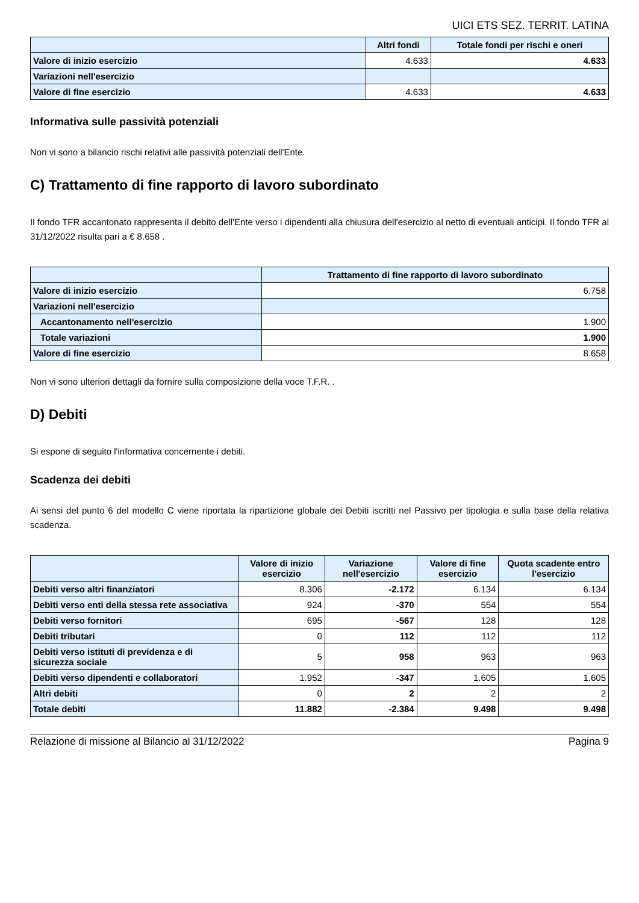UICI ETS SEZ. TERRIT. LATINA
| | Altri fondi | Totale fondi per rischi e oneri |
| --- | --- | --- |
| Valore di inizio esercizio | 4.633 | 4.633 |
| Variazioni nell'esercizio | | |
| Valore di fine esercizio | 4.633 | 4.633 |
Informativa sulle passività potenziali
Non vi sono a bilancio rischi relativi alle passività potenziali dell'Ente.
C) Trattamento di fine rapporto di lavoro subordinato
Il fondo TFR accantonato rappresenta il debito dell'Ente verso i dipendenti alla chiusura dell'esercizio al netto di eventuali anticipi. Il fondo TFR al 31/12/2022 risulta pari a € 8.658 .
| | Trattamento di fine rapporto di lavoro subordinato |
| --- | --- |
| Valore di inizio esercizio | 6.758 |
| Variazioni nell'esercizio | |
| Accantonamento nell'esercizio | 1.900 |
| Totale variazioni | 1.900 |
| Valore di fine esercizio | 8.658 |
Non vi sono ulteriori dettagli da fornire sulla composizione della voce T.F.R. .
D) Debiti
Si espone di seguito l'informativa concernente i debiti.
Scadenza dei debiti
Ai sensi del punto 6 del modello C viene riportata la ripartizione globale dei Debiti iscritti nel Passivo per tipologia e sulla base della relativa scadenza.
| | Valore di inizio esercizio | Variazione nell'esercizio | Valore di fine esercizio | Quota scadente entro l'esercizio |
| --- | --- | --- | --- | --- |
| Debiti verso altri finanziatori | 8.306 | -2.172 | 6.134 | 6.134 |
| Debiti verso enti della stessa rete associativa | 924 | -370 | 554 | 554 |
| Debiti verso fornitori | 695 | -567 | 128 | 128 |
| Debiti tributari | 0 | 112 | 112 | 112 |
| Debiti verso istituti di previdenza e di sicurezza sociale | 5 | 958 | 963 | 963 |
| Debiti verso dipendenti e collaboratori | 1.952 | -347 | 1.605 | 1.605 |
| Altri debiti | 0 | 2 | 2 | 2 |
| Totale debiti | 11.882 | -2.384 | 9.498 | 9.498 |
Relazione di missione al Bilancio al 31/12/2022 Pagina 9